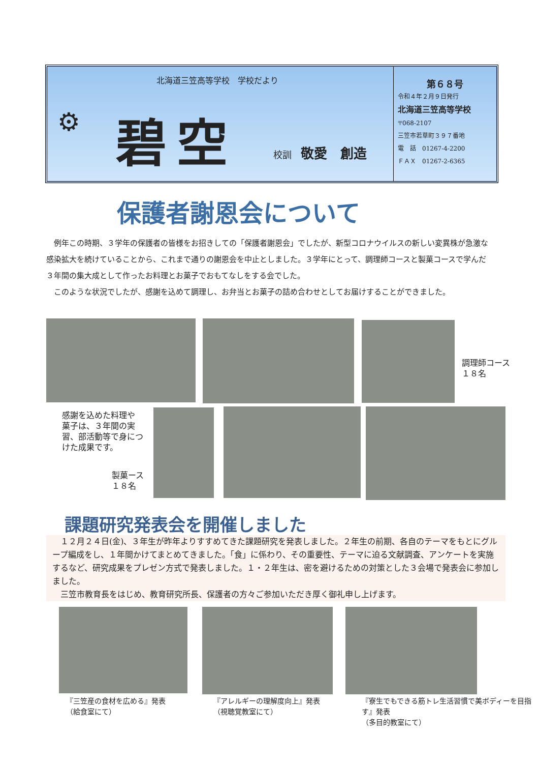北海道三笠高等学校　学校だより
⚙ 碧空 校訓　敬愛　創造
第６８号
令和４年２月９日発行
北海道三笠高等学校
〒068-2107
三笠市若草町３９７番地
電　話　01267-4-2200
ＦＡＸ　01267-2-6365
保護者謝恩会について
　例年この時期、３学年の保護者の皆様をお招きしての「保護者謝恩会」でしたが、新型コロナウイルスの新しい変異株が急激な感染拡大を続けていることから、これまで通りの謝恩会を中止としました。３学年にとって、調理師コースと製菓コースで学んだ３年間の集大成として作ったお料理とお菓子でおもてなしをする会でした。
　このような状況でしたが、感謝を込めて調理し、お弁当とお菓子の詰め合わせとしてお届けすることができました。
調理師コース
１８名
感謝を込めた料理や
菓子は、３年間の実
習、部活動等で身につ
けた成果です。
製菓ース
１８名
課題研究発表会を開催しました
　１２月２４日(金)、３年生が昨年よりすすめてきた課題研究を発表しました。２年生の前期、各自のテーマをもとにグループ編成をし、１年間かけてまとめてきました。「食」に係わり、その重要性、テーマに迫る文献調査、アンケートを実施するなど、研究成果をプレゼン方式で発表しました。１・２年生は、密を避けるための対策とした３会場で発表会に参加しました。
　三笠市教育長をはじめ、教育研究所長、保護者の方々ご参加いただき厚く御礼申し上げます。
『三笠産の食材を広める』発表
（給食室にて）
『アレルギーの理解度向上』発表
（視聴覚教室にて）
『寮生でもできる筋トレ生活習慣で美ボディーを目指す』発表
（多目的教室にて）